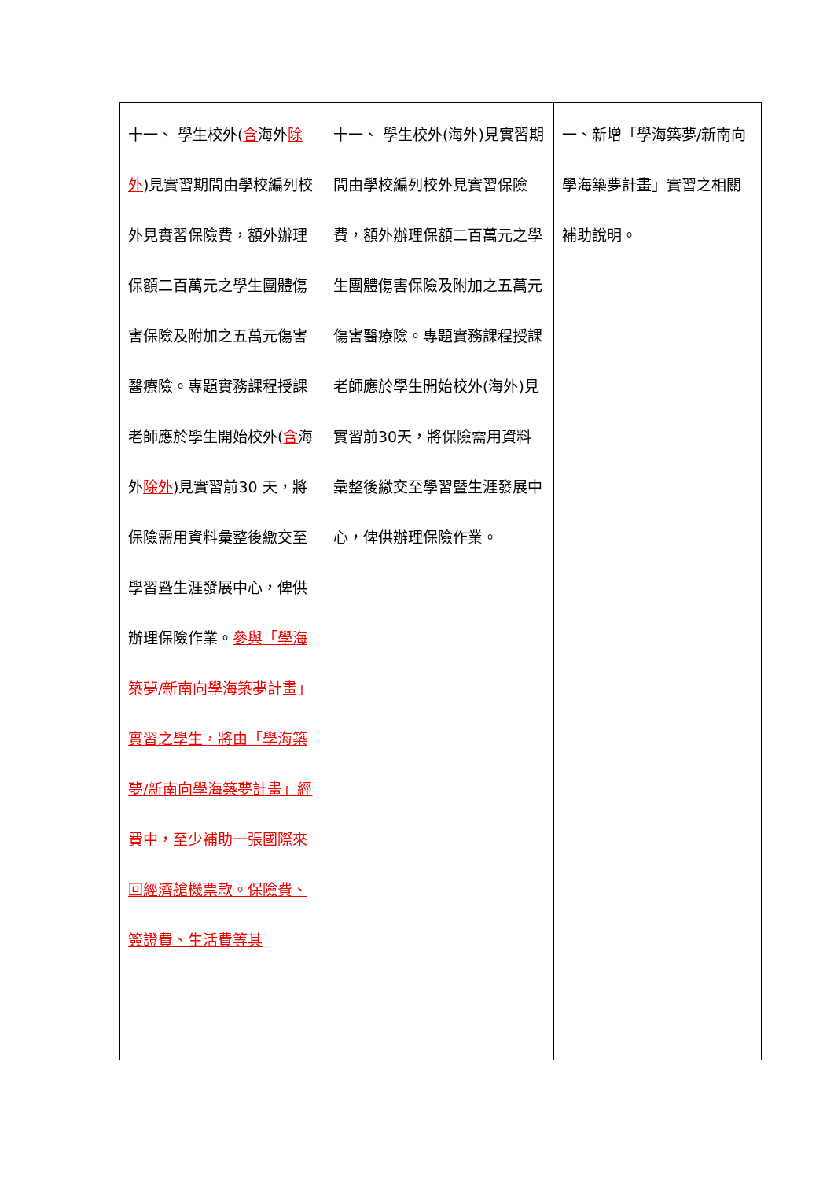| 十一、 學生校外( 含 海外 除外 )見實習期間由學校編列校外見實習保險費，額外辦理保額二百萬元之學生團體傷害保險及附加之五萬元傷害醫療險。專題實務課程授課老師應於學生開始校外( 含 海外 除外 )見實習前30 天，將保險需用資料彙整後繳交至學習暨生涯發展中心，俾供辦理保險作業。 參與「學海築夢/新南向學海築夢計畫」實習之學生，將由「學海築夢/新南向學海築夢計畫」經費中，至少補助一張國際來回經濟艙機票款。保險費、簽證費、生活費等其 | 十一、 學生校外(海外)見實習期間由學校編列校外見實習保險費，額外辦理保額二百萬元之學生團體傷害保險及附加之五萬元傷害醫療險。專題實務課程授課老師應於學生開始校外(海外)見實習前30天，將保險需用資料彙整後繳交至學習暨生涯發展中心，俾供辦理保險作業。 | 一、新增「學海築夢/新南向學海築夢計畫」實習之相關補助說明。 |